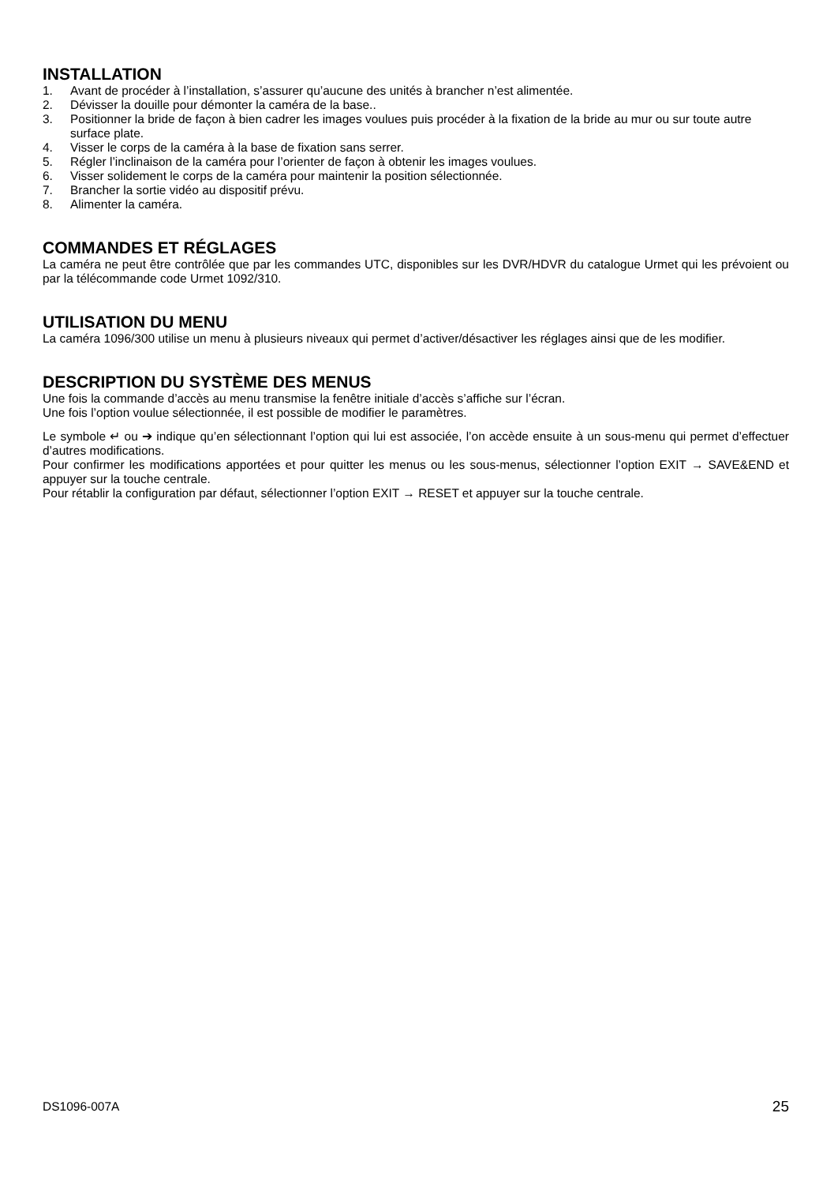INSTALLATION
1. Avant de procéder à l’installation, s’assurer qu’aucune des unités à brancher n’est alimentée.
2. Dévisser la douille pour démonter la caméra de la base..
3. Positionner la bride de façon à bien cadrer les images voulues puis procéder à la fixation de la bride au mur ou sur toute autre surface plate.
4. Visser le corps de la caméra à la base de fixation sans serrer.
5. Régler l’inclinaison de la caméra pour l’orienter de façon à obtenir les images voulues.
6. Visser solidement le corps de la caméra pour maintenir la position sélectionnée.
7. Brancher la sortie vidéo au dispositif prévu.
8. Alimenter la caméra.
COMMANDES ET RÉGLAGES
La caméra ne peut être contrôlée que par les commandes UTC, disponibles sur les DVR/HDVR du catalogue Urmet qui les prévoient ou par la télécommande code Urmet 1092/310.
UTILISATION DU MENU
La caméra 1096/300 utilise un menu à plusieurs niveaux qui permet d’activer/désactiver les réglages ainsi que de les modifier.
DESCRIPTION DU SYSTÈME DES MENUS
Une fois la commande d’accès au menu transmise la fenêtre initiale d’accès s’affiche sur l’écran.
Une fois l’option voulue sélectionnée, il est possible de modifier le paramètres.
Le symbole ↵ ou ➔ indique qu’en sélectionnant l’option qui lui est associée, l’on accède ensuite à un sous-menu qui permet d’effectuer d’autres modifications.
Pour confirmer les modifications apportées et pour quitter les menus ou les sous-menus, sélectionner l’option EXIT → SAVE&END et appuyer sur la touche centrale.
Pour rétablir la configuration par défaut, sélectionner l’option EXIT → RESET et appuyer sur la touche centrale.
DS1096-007A 25